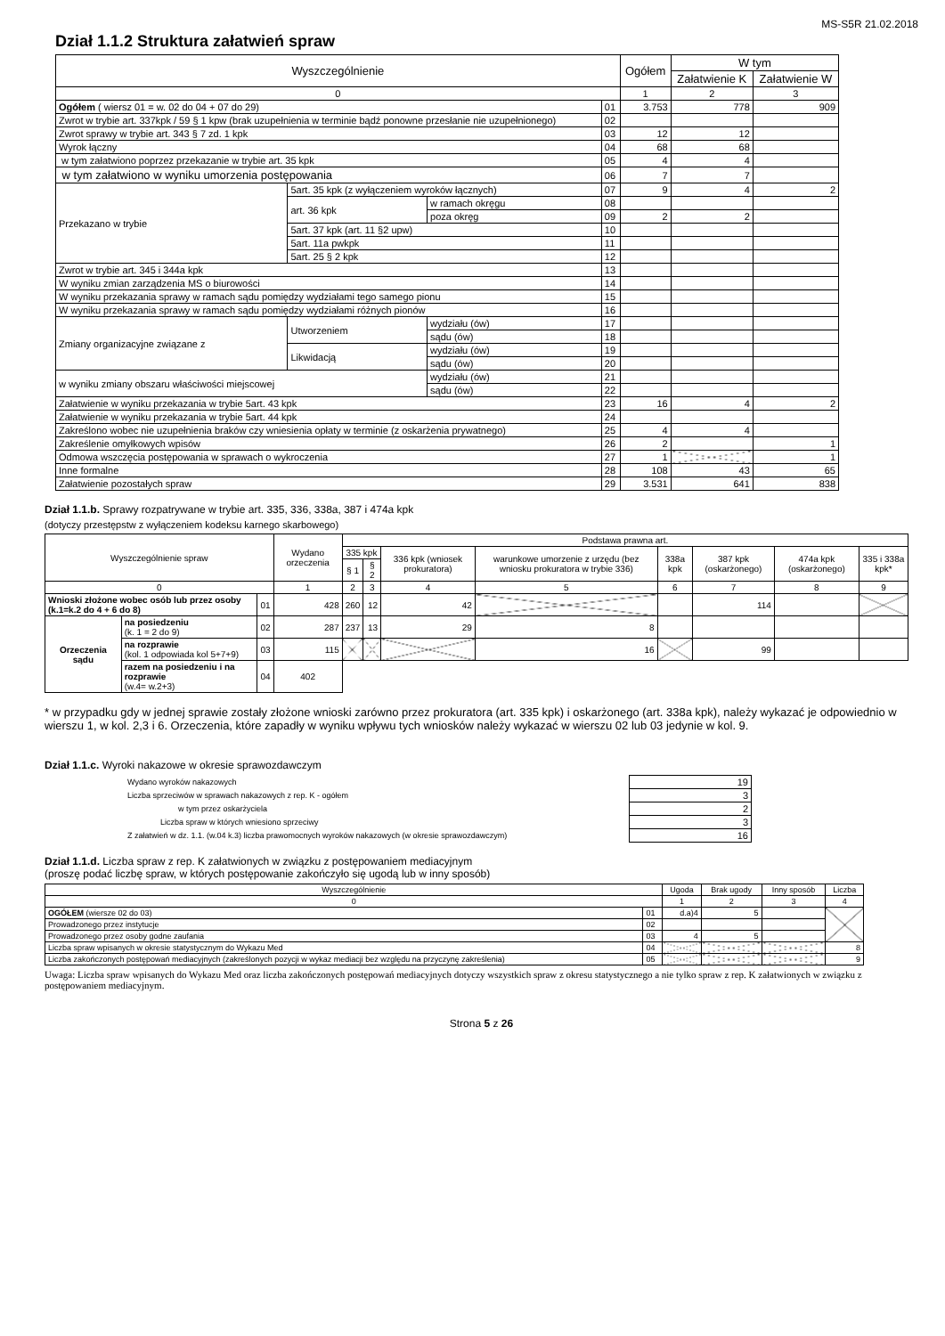MS-S5R 21.02.2018
Dział 1.1.2 Struktura załatwień spraw
| Wyszczególnienie | | | | Ogółem | W tym | |
| --- | --- | --- | --- | --- | --- | --- |
| | | | | | Załatwienie K | Załatwienie W |
| 0 | | | | 1 | 2 | 3 |
| Ogółem ( wiersz 01 = w. 02 do 04 + 07 do 29) | | | 01 | 3.753 | 778 | 909 |
| Zwrot w trybie art. 337kpk / 59 § 1 kpw (brak uzupełnienia w terminie bądź ponowne przesłanie nie uzupełnionego) | | | 02 | | | |
| Zwrot sprawy w trybie art. 343 § 7 zd. 1 kpk | | | 03 | 12 | 12 | |
| Wyrok łączny | | | 04 | 68 | 68 | |
| w tym załatwiono poprzez przekazanie w trybie art. 35 kpk | | | 05 | 4 | 4 | |
| w tym załatwiono w wyniku umorzenia postępowania | | | 06 | 7 | 7 | |
| Przekazano w trybie | 5art. 35 kpk (z wyłączeniem wyroków łącznych) | | 07 | 9 | 4 | 2 |
| | art. 36 kpk | w ramach okręgu | 08 | | | |
| | | poza okręg | 09 | 2 | 2 | |
| | 5art. 37 kpk (art. 11 §2 upw) | | 10 | | | |
| | 5art. 11a pwkpk | | 11 | | | |
| | 5art. 25 § 2 kpk | | 12 | | | |
| Zwrot w trybie art. 345 i 344a kpk | | | 13 | | | |
| W wyniku zmian zarządzenia MS o biurowości | | | 14 | | | |
| W wyniku przekazania sprawy w ramach sądu pomiędzy wydziałami tego samego pionu | | | 15 | | | |
| W wyniku przekazania sprawy w ramach sądu pomiędzy wydziałami różnych pionów | | | 16 | | | |
| Zmiany organizacyjne związane z | Utworzeniem | wydziału (ów) | 17 | | | |
| | | sądu (ów) | 18 | | | |
| | Likwidacją | wydziału (ów) | 19 | | | |
| | | sądu (ów) | 20 | | | |
| w wyniku zmiany obszaru właściwości miejscowej | | wydziału (ów) | 21 | | | |
| | | sądu (ów) | 22 | | | |
| Załatwienie w wyniku przekazania w trybie 5art. 43 kpk | | | 23 | 16 | 4 | 2 |
| Załatwienie w wyniku przekazania w trybie 5art. 44 kpk | | | 24 | | | |
| Zakreślono wobec nie uzupełnienia braków czy wniesienia opłaty w terminie (z oskarżenia prywatnego) | | | 25 | 4 | 4 | |
| Zakreślenie omyłkowych wpisów | | | 26 | 2 | | 1 |
| Odmowa wszczęcia postępowania w sprawach o wykroczenia | | | 27 | 1 | | 1 |
| Inne formalne | | | 28 | 108 | 43 | 65 |
| Załatwienie pozostałych spraw | | | 29 | 3.531 | 641 | 838 |
Dział 1.1.b. Sprawy rozpatrywane w trybie art. 335, 336, 338a, 387 i 474a kpk
(dotyczy przestępstw z wyłączeniem kodeksu karnego skarbowego)
| Wyszczególnienie spraw | | | Wydano orzeczenia | Podstawa prawna art. | | | | | | | |
| --- | --- | --- | --- | --- | --- | --- | --- | --- | --- | --- | --- |
| | | | | 335 kpk | | 336 kpk (wniosek prokuratora) | warunkowe umorzenie z urzędu (bez wniosku prokuratora w trybie 336) | 338a kpk | 387 kpk (oskarżonego) | 474a kpk (oskarżonego) | 335 i 338a kpk* |
| | | | | § 1 | § 2 | | | | | | |
| 0 | | | 1 | 2 | 3 | 4 | 5 | 6 | 7 | 8 | 9 |
| Wnioski złożone wobec osób lub przez osoby (k.1=k.2 do 4 + 6 do 8) | | 01 | 428 | 260 | 12 | 42 | | | 114 | | |
| Orzeczenia sądu | na posiedzeniu (k. 1 = 2 do 9) | 02 | 287 | 237 | 13 | 29 | 8 | | | | |
| | na rozprawie (kol. 1 odpowiada kol 5+7+9) | 03 | 115 | | | | 16 | | 99 | | |
| | razem na posiedzeniu i na rozprawie (w.4= w.2+3) | 04 | 402 | | | | | | | | |
* w przypadku gdy w jednej sprawie zostały złożone wnioski zarówno przez prokuratora (art. 335 kpk) i oskarżonego (art. 338a kpk), należy wykazać je odpowiednio w wierszu 1, w kol. 2,3 i 6. Orzeczenia, które zapadły w wyniku wpływu tych wniosków należy wykazać w wierszu 02 lub 03 jedynie w kol. 9.
Dział 1.1.c. Wyroki nakazowe w okresie sprawozdawczym
| Wydano wyroków nakazowych | 19 |
| Liczba sprzeciwów w sprawach nakazowych z rep. K - ogółem | 3 |
| w tym przez oskarżyciela | 2 |
| Liczba spraw w których wniesiono sprzeciwy | 3 |
| Z załatwień w dz. 1.1. (w.04 k.3) liczba prawomocnych wyroków nakazowych (w okresie sprawozdawczym) | 16 |
Dział 1.1.d. Liczba spraw z rep. K załatwionych w związku z postępowaniem mediacyjnym
(proszę podać liczbę spraw, w których postępowanie zakończyło się ugodą lub w inny sposób)
| Wyszczególnienie | | Ugoda | Brak ugody | Inny sposób | Liczba |
| --- | --- | --- | --- | --- | --- |
| 0 | | 1 | 2 | 3 | 4 |
| OGÓŁEM (wiersze 02 do 03) | 01 | d.a)4 | 5 | | |
| Prowadzonego przez instytucje | 02 | | | | |
| Prowadzonego przez osoby godne zaufania | 03 | 4 | 5 | | |
| Liczba spraw wpisanych w okresie statystycznym do Wykazu Med | 04 | | | | 8 |
| Liczba zakończonych postępowań mediacyjnych (zakreślonych pozycji w wykaz mediacji bez względu na przyczynę zakreślenia) | 05 | | | | 9 |
Uwaga: Liczba spraw wpisanych do Wykazu Med oraz liczba zakończonych postępowań mediacyjnych dotyczy wszystkich spraw z okresu statystycznego a nie tylko spraw z rep. K załatwionych w związku z postępowaniem mediacyjnym.
Strona 5 z 26